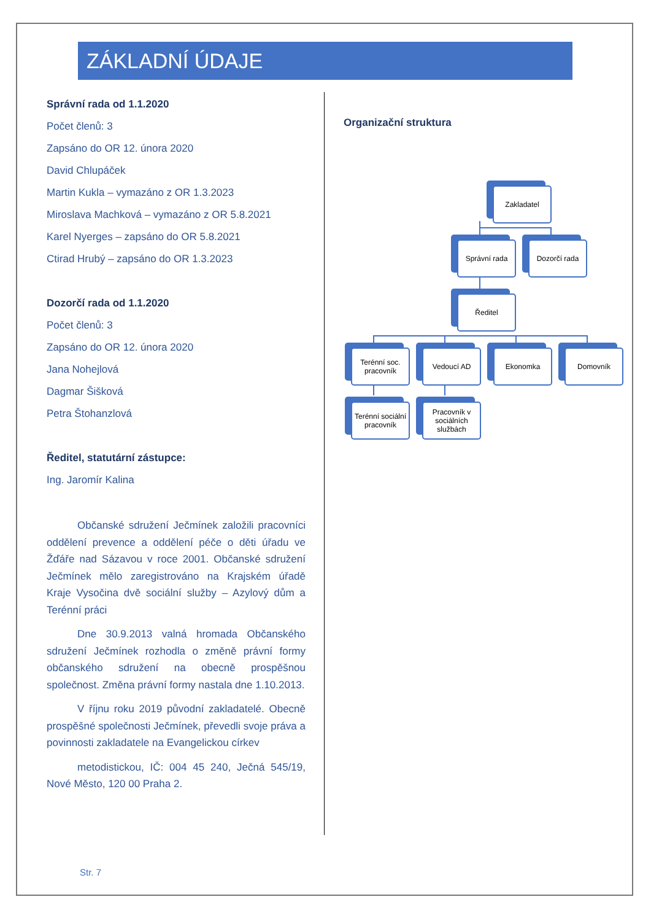ZÁKLADNÍ ÚDAJE
Správní rada od 1.1.2020
Počet členů: 3
Zapsáno do OR 12. února 2020
David Chlupáček
Martin Kukla – vymazáno z OR 1.3.2023
Miroslava Machková – vymazáno z OR 5.8.2021
Karel Nyerges – zapsáno do OR 5.8.2021
Ctirad Hrubý – zapsáno do OR 1.3.2023
Dozorčí rada od 1.1.2020
Počet členů: 3
Zapsáno do OR 12. února 2020
Jana Nohejlová
Dagmar Šišková
Petra Štohanzlová
Ředitel, statutární zástupce:
Ing. Jaromír Kalina
Občanské sdružení Ječmínek založili pracovníci oddělení prevence a oddělení péče o děti úřadu ve Žďáře nad Sázavou v roce 2001. Občanské sdružení Ječmínek mělo zaregistrováno na Krajském úřadě Kraje Vysočina dvě sociální služby – Azylový dům a Terénní práci
Dne 30.9.2013 valná hromada Občanského sdružení Ječmínek rozhodla o změně právní formy občanského sdružení na obecně prospěšnou společnost. Změna právní formy nastala dne 1.10.2013.
V říjnu roku 2019 původní zakladatelé. Obecně prospěšné společnosti Ječmínek, převedli svoje práva a povinnosti zakladatele na Evangelickou církev
metodistickou, IČ: 004 45 240, Ječná 545/19, Nové Město, 120 00 Praha 2.
Organizační struktura
Zakladatel
Správní rada Dozorčí rada
Ředitel
Terénní soc. pracovník
Vedoucí AD Ekonomka Domovník
Terénní sociální pracovník
Pracovník v sociálních službách
Str. 7